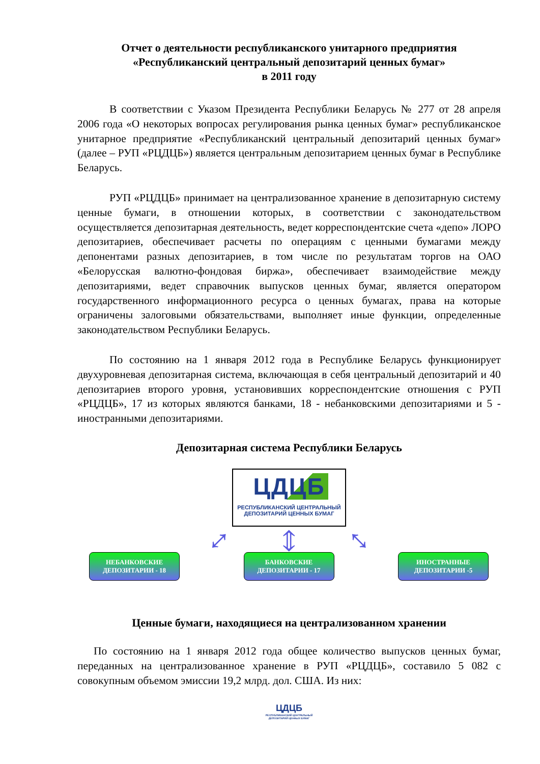Отчет о деятельности республиканского унитарного предприятия
«Республиканский центральный депозитарий ценных бумаг»
в 2011 году
В соответствии с Указом Президента Республики Беларусь № 277 от 28 апреля 2006 года «О некоторых вопросах регулирования рынка ценных бумаг» республиканское унитарное предприятие «Республиканский центральный депозитарий ценных бумаг» (далее – РУП «РЦДЦБ») является центральным депозитарием ценных бумаг в Республике Беларусь.
РУП «РЦДЦБ» принимает на централизованное хранение в депозитарную систему ценные бумаги, в отношении которых, в соответствии с законодательством осуществляется депозитарная деятельность, ведет корреспондентские счета «депо» ЛОРО депозитариев, обеспечивает расчеты по операциям с ценными бумагами между депонентами разных депозитариев, в том числе по результатам торгов на ОАО «Белорусская валютно-фондовая биржа», обеспечивает взаимодействие между депозитариями, ведет справочник выпусков ценных бумаг, является оператором государственного информационного ресурса о ценных бумагах, права на которые ограничены залоговыми обязательствами, выполняет иные функции, определенные законодательством Республики Беларусь.
По состоянию на 1 января 2012 года в Республике Беларусь функционирует двухуровневая депозитарная система, включающая в себя центральный депозитарий и 40 депозитариев второго уровня, установивших корреспондентские отношения с РУП «РЦДЦБ», 17 из которых являются банками, 18 - небанковскими депозитариями и 5 - иностранными депозитариями.
Депозитарная система Республики Беларусь
ЦДЦБ
РЕСПУБЛИКАНСКИЙ ЦЕНТРАЛЬНЫЙ
ДЕПОЗИТАРИЙ ЦЕННЫХ БУМАГ
⤢ ⇕ ⤡
НЕБАНКОВСКИЕ
ДЕПОЗИТАРИИ - 18
БАНКОВСКИЕ
ДЕПОЗИТАРИИ - 17
ИНОСТРАННЫЕ
ДЕПОЗИТАРИИ -5
Ценные бумаги, находящиеся на централизованном хранении
По состоянию на 1 января 2012 года общее количество выпусков ценных бумаг, переданных на централизованное хранение в РУП «РЦДЦБ», составило 5 082 с совокупным объемом эмиссии 19,2 млрд. дол. США. Из них:
ЦДЦБ
РЕСПУБЛИКАНСКИЙ ЦЕНТРАЛЬНЫЙ
ДЕПОЗИТАРИЙ ЦЕННЫХ БУМАГ